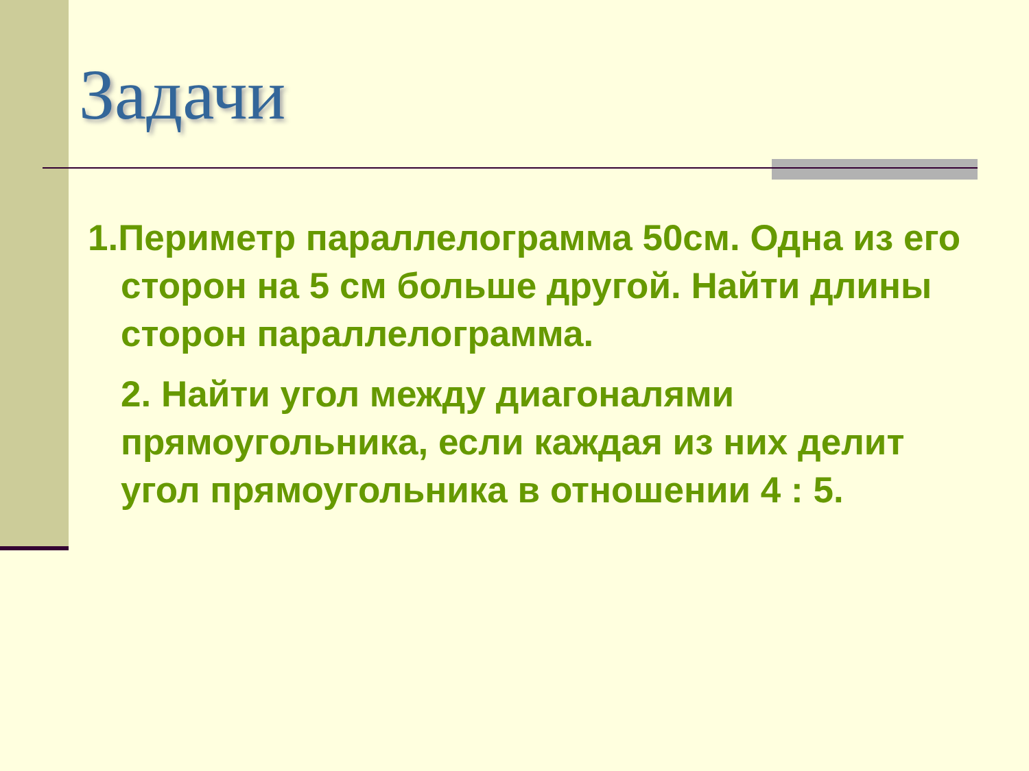Задачи
1.Периметр параллелограмма 50см. Одна из его сторон на 5 см больше другой. Найти длины сторон параллелограмма.
2. Найти угол между диагоналями прямоугольника, если каждая из них делит угол прямоугольника в отношении 4 : 5.